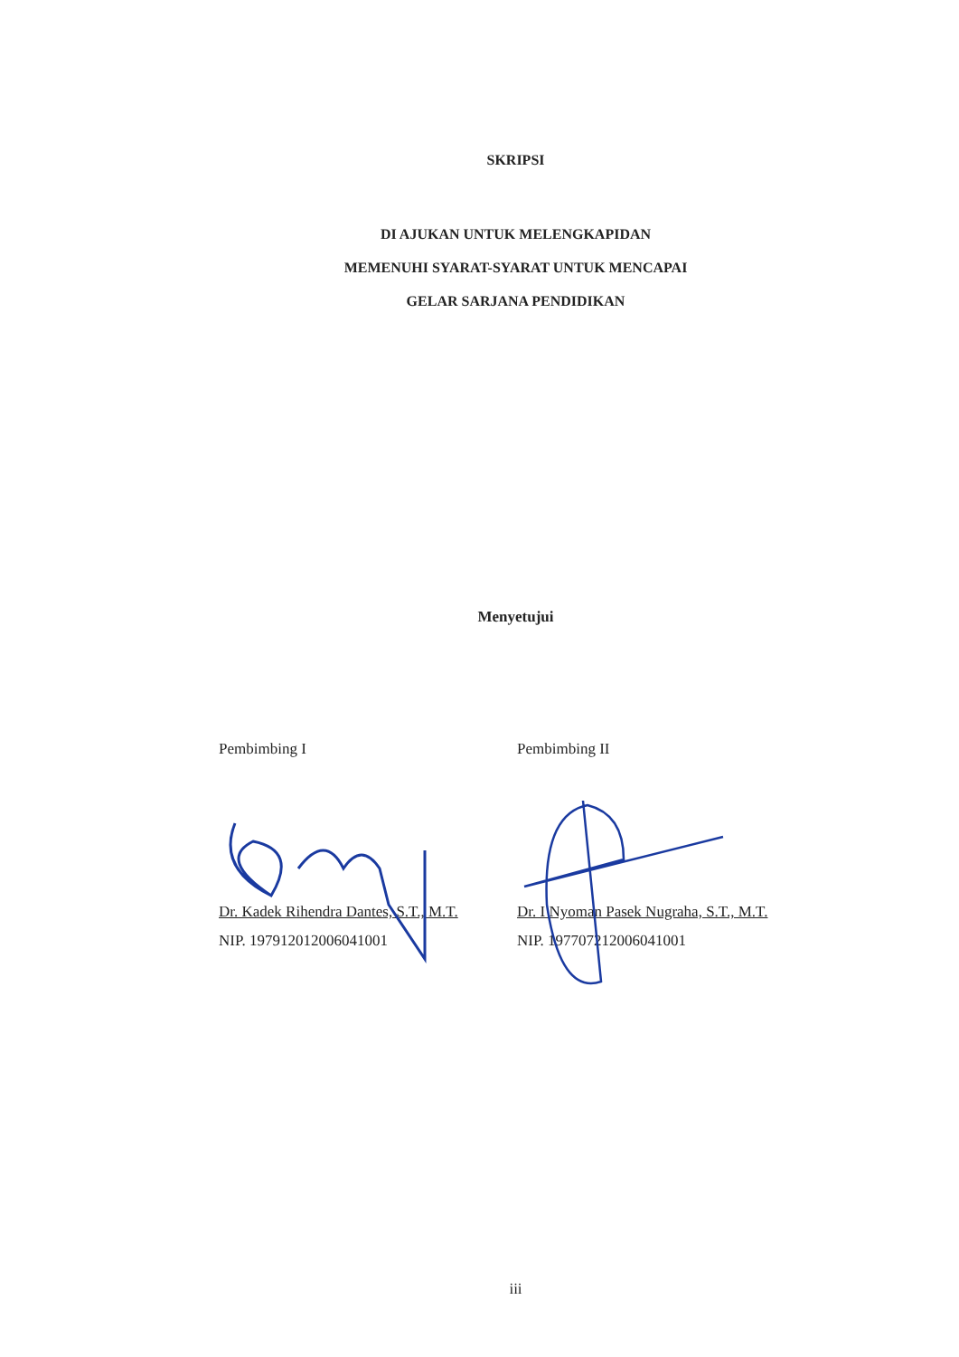SKRIPSI
DI AJUKAN UNTUK MELENGKAPIDAN
MEMENUHI SYARAT-SYARAT UNTUK MENCAPAI
GELAR SARJANA PENDIDIKAN
Menyetujui
Pembimbing I
Dr. Kadek Rihendra Dantes, S.T., M.T.
NIP. 197912012006041001
Pembimbing II
Dr. I Nyoman Pasek Nugraha, S.T., M.T.
NIP. 197707212006041001
iii